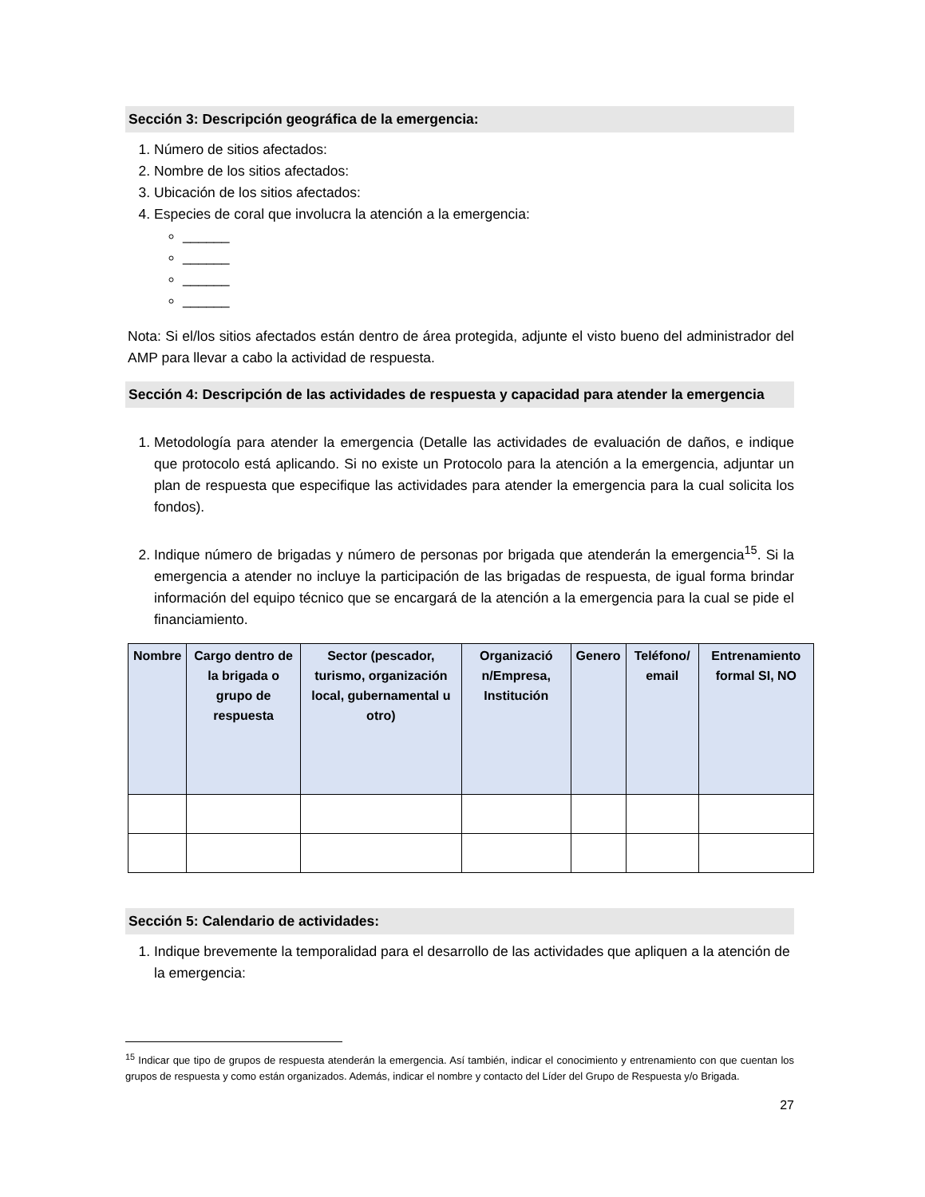Sección 3: Descripción geográfica de la emergencia:
1. Número de sitios afectados:
2. Nombre de los sitios afectados:
3. Ubicación de los sitios afectados:
4. Especies de coral que involucra la atención a la emergencia:
______
______
______
______
Nota: Si el/los sitios afectados están dentro de área protegida, adjunte el visto bueno del administrador del AMP para llevar a cabo la actividad de respuesta.
Sección 4: Descripción de las actividades de respuesta y capacidad para atender la emergencia
1. Metodología para atender la emergencia (Detalle las actividades de evaluación de daños, e indique que protocolo está aplicando. Si no existe un Protocolo para la atención a la emergencia, adjuntar un plan de respuesta que especifique las actividades para atender la emergencia para la cual solicita los fondos).
2. Indique número de brigadas y número de personas por brigada que atenderán la emergencia<sup>15</sup>. Si la emergencia a atender no incluye la participación de las brigadas de respuesta, de igual forma brindar información del equipo técnico que se encargará de la atención a la emergencia para la cual se pide el financiamiento.
| Nombre | Cargo dentro de la brigada o grupo de respuesta | Sector (pescador, turismo, organización local, gubernamental u otro) | Organizació n/Empresa, Institución | Genero | Teléfono/ email | Entrenamiento formal SI, NO |
| --- | --- | --- | --- | --- | --- | --- |
Sección 5: Calendario de actividades:
1. Indique brevemente la temporalidad para el desarrollo de las actividades que apliquen a la atención de la emergencia:
<sup>15</sup> Indicar que tipo de grupos de respuesta atenderán la emergencia. Así también, indicar el conocimiento y entrenamiento con que cuentan los grupos de respuesta y como están organizados. Además, indicar el nombre y contacto del Líder del Grupo de Respuesta y/o Brigada.
27